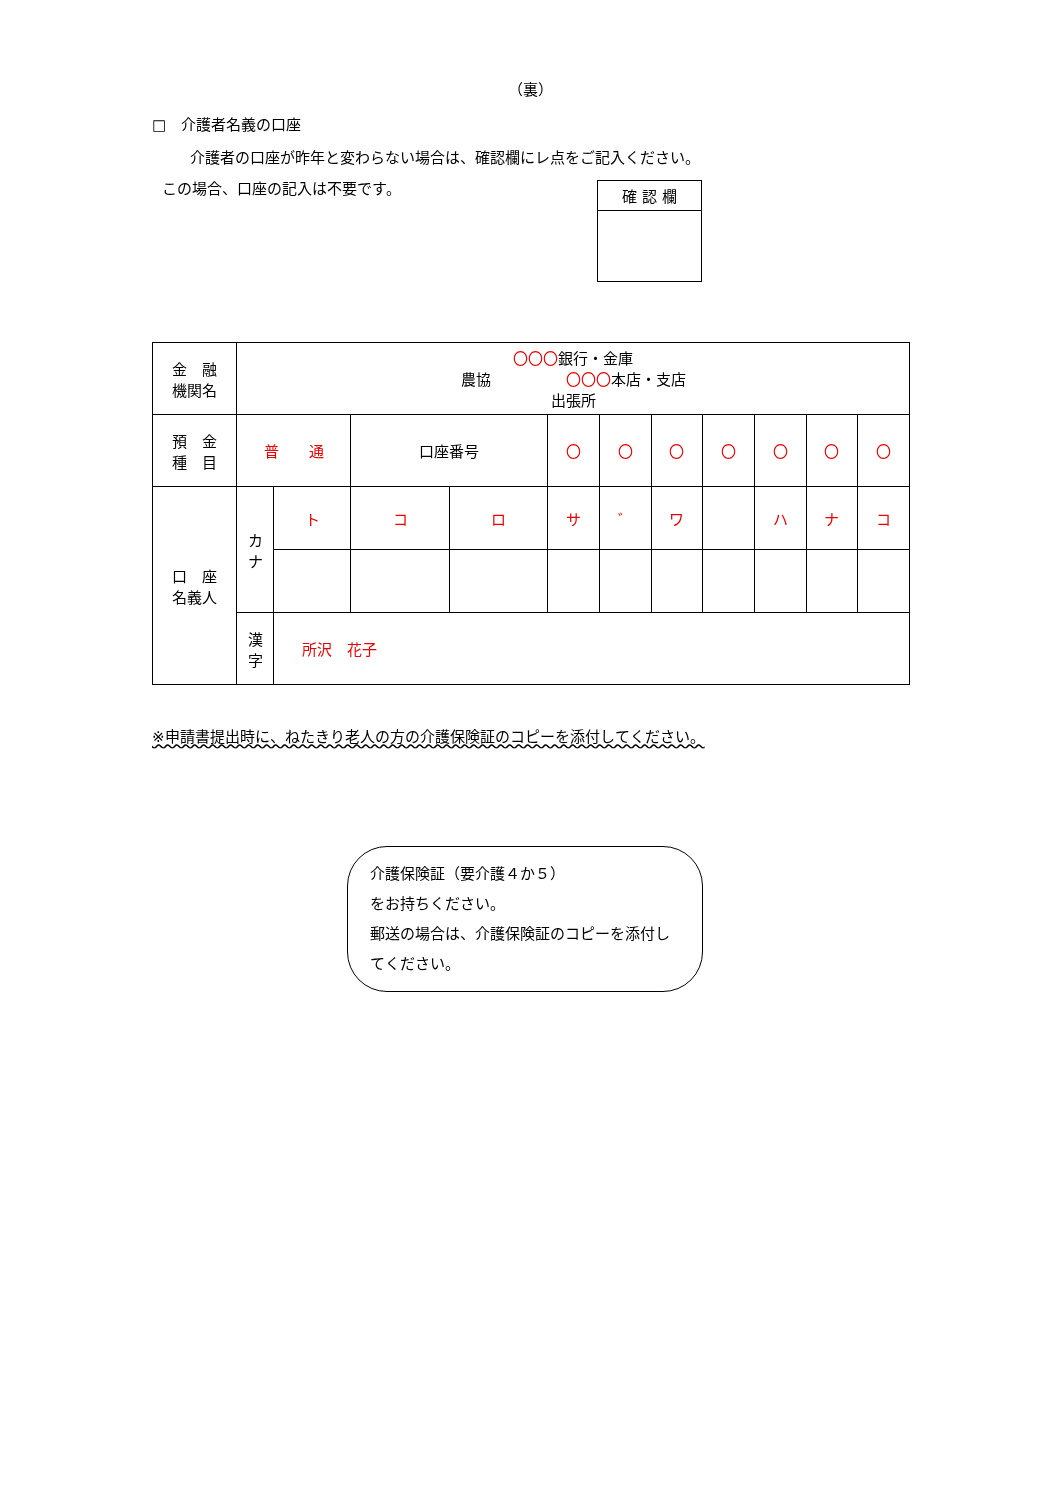（裏）
□　介護者名義の口座
介護者の口座が昨年と変わらない場合は、確認欄にレ点をご記入ください。
この場合、口座の記入は不要です。
確 認 欄
| 金 融 機関名 | 〇〇〇 銀行・金庫 農協 〇〇〇 本店・支店 出張所 | | | | | | | | | | |
| 預 金 種 目 | 普 通 | | 口座番号 | | 〇 | 〇 | 〇 | 〇 | 〇 | 〇 | 〇 |
| 口 座 名義人 | カ ナ | ト | コ | ロ | サ | ゛ | ワ | | ハ | ナ | コ |
| | 漢 字 | 所沢 花子 | | | | | | | | | |
※申請書提出時に、ねたきり老人の方の介護保険証のコピーを添付してください。
介護保険証（要介護４か５）
をお持ちください。
郵送の場合は、介護保険証のコピーを添付してください。